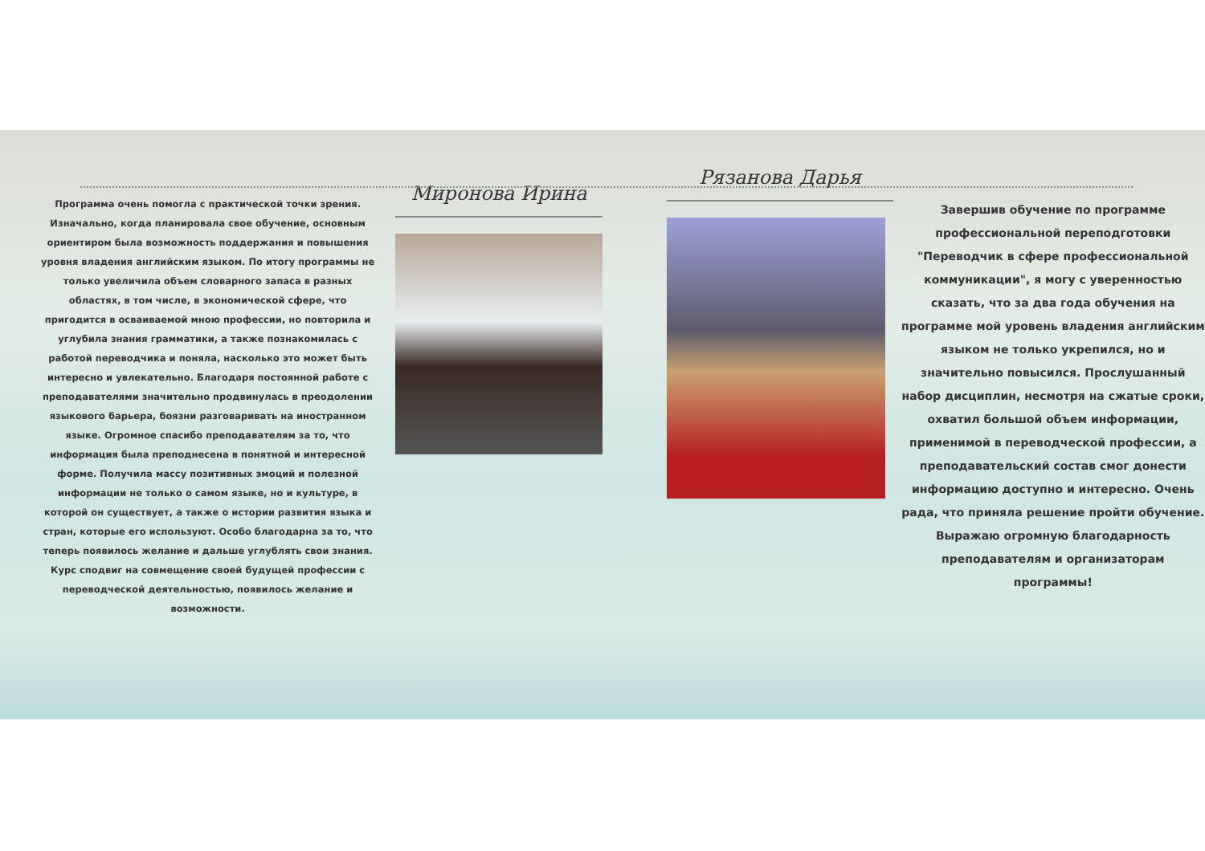Программа очень помогла с практической точки зрения. Изначально, когда планировала свое обучение, основным ориентиром была возможность поддержания и повышения уровня владения английским языком. По итогу программы не только увеличила объем словарного запаса в разных областях, в том числе, в экономической сфере, что пригодится в осваиваемой мною профессии, но повторила и углубила знания грамматики, а также познакомилась с работой переводчика и поняла, насколько это может быть интересно и увлекательно. Благодаря постоянной работе с преподавателями значительно продвинулась в преодолении языкового барьера, боязни разговаривать на иностранном языке. Огромное спасибо преподавателям за то, что информация была преподнесена в понятной и интересной форме. Получила массу позитивных эмоций и полезной информации не только о самом языке, но и культуре, в которой он существует, а также о истории развития языка и стран, которые его используют. Особо благодарна за то, что теперь появилось желание и дальше углублять свои знания. Курс сподвиг на совмещение своей будущей профессии с переводческой деятельностью, появилось желание и возможности.
Миронова Ирина
Рязанова Дарья
Завершив обучение по программе профессиональной переподготовки "Переводчик в сфере профессиональной коммуникации", я могу с уверенностью сказать, что за два года обучения на программе мой уровень владения английским языком не только укрепился, но и значительно повысился. Прослушанный набор дисциплин, несмотря на сжатые сроки, охватил большой объем информации, применимой в переводческой профессии, а преподавательский состав смог донести информацию доступно и интересно. Очень рада, что приняла решение пройти обучение. Выражаю огромную благодарность преподавателям и организаторам программы!